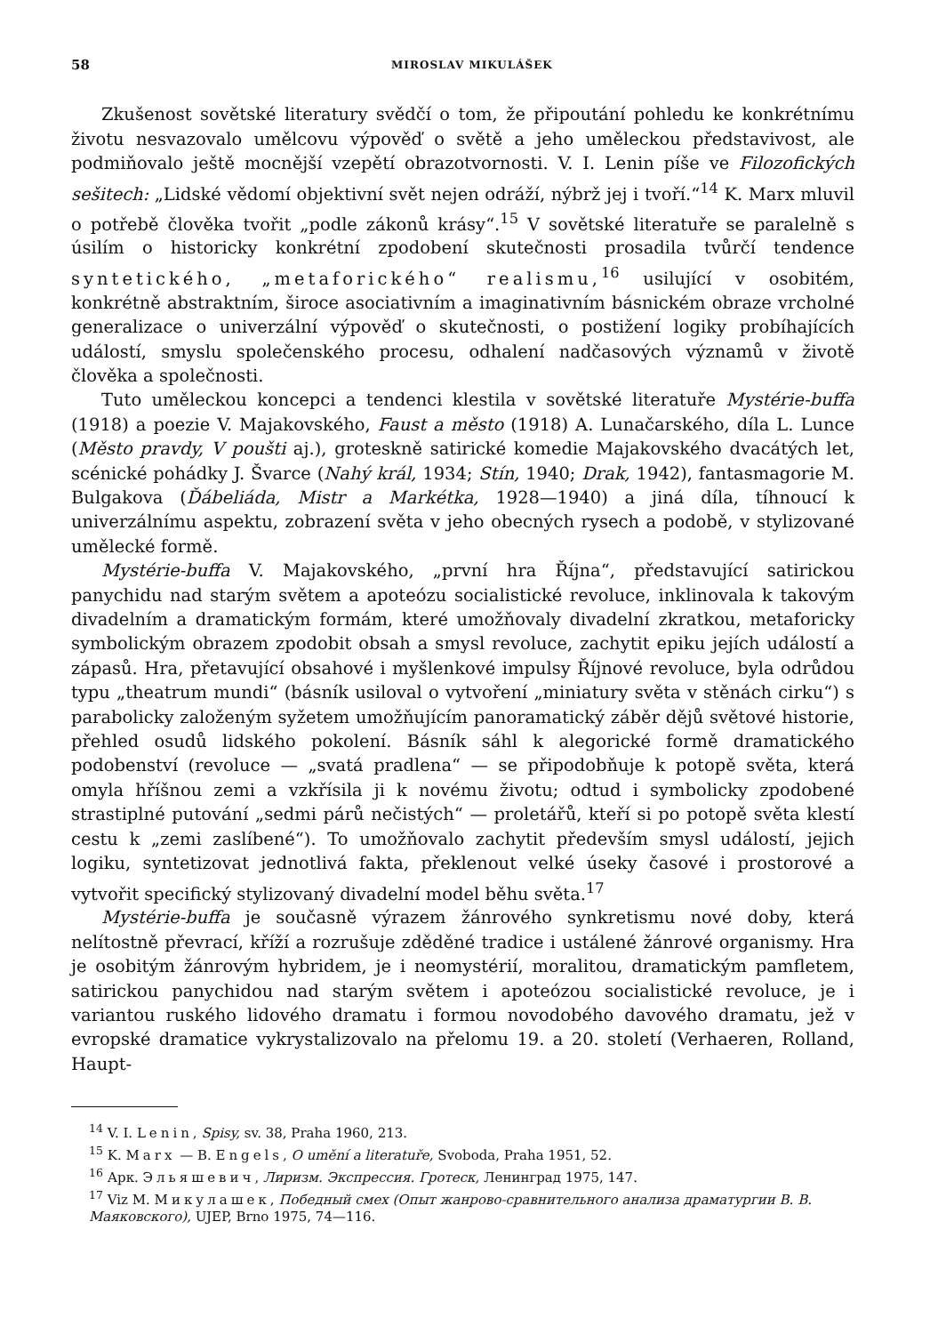58 MIROSLAV MIKULÁŠEK
Zkušenost sovětské literatury svědčí o tom, že připoutání pohledu ke konkrétnímu životu nesvazovalo umělcovu výpověď o světě a jeho uměleckou představivost, ale podmiňovalo ještě mocnější vzepětí obrazotvornosti. V. I. Lenin píše ve Filozofických sešitech: „Lidské vědomí objektivní svět nejen odráží, nýbrž jej i tvoří.“<sup>14</sup> K. Marx mluvil o potřebě člověka tvořit „podle zákonů krásy“.<sup>15</sup> V sovětské literatuře se paralelně s úsilím o historicky konkrétní zpodobení skutečnosti prosadila tvůrčí tendence syntetického, „metaforického“ realismu,<sup>16</sup> usilující v osobitém, konkrétně abstraktním, široce asociativním a imaginativním básnickém obraze vrcholné generalizace o univerzální výpověď o skutečnosti, o postižení logiky probíhajících událostí, smyslu společenského procesu, odhalení nadčasových významů v životě člověka a společnosti.
Tuto uměleckou koncepci a tendenci klestila v sovětské literatuře Mystérie-buffa (1918) a poezie V. Majakovského, Faust a město (1918) A. Lunačarského, díla L. Lunce (Město pravdy, V poušti aj.), groteskně satirické komedie Majakovského dvacátých let, scénické pohádky J. Švarce (Nahý král, 1934; Stín, 1940; Drak, 1942), fantasmagorie M. Bulgakova (Ďábeliáda, Mistr a Markétka, 1928—1940) a jiná díla, tíhnoucí k univerzálnímu aspektu, zobrazení světa v jeho obecných rysech a podobě, v stylizované umělecké formě.
Mystérie-buffa V. Majakovského, „první hra Října“, představující satirickou panychidu nad starým světem a apoteózu socialistické revoluce, inklinovala k takovým divadelním a dramatickým formám, které umožňovaly divadelní zkratkou, metaforicky symbolickým obrazem zpodobit obsah a smysl revoluce, zachytit epiku jejích událostí a zápasů. Hra, přetavující obsahové i myšlenkové impulsy Říjnové revoluce, byla odrůdou typu „theatrum mundi“ (básník usiloval o vytvoření „miniatury světa v stěnách cirku“) s parabolicky založeným syžetem umožňujícím panoramatický záběr dějů světové historie, přehled osudů lidského pokolení. Básník sáhl k alegorické formě dramatického podobenství (revoluce — „svatá pradlena“ — se připodobňuje k potopě světa, která omyla hříšnou zemi a vzkřísila ji k novému životu; odtud i symbolicky zpodobené strastiplné putování „sedmi párů nečistých“ — proletářů, kteří si po potopě světa klestí cestu k „zemi zaslíbené“). To umožňovalo zachytit především smysl událostí, jejich logiku, syntetizovat jednotlivá fakta, překlenout velké úseky časové i prostorové a vytvořit specifický stylizovaný divadelní model běhu světa.<sup>17</sup>
Mystérie-buffa je současně výrazem žánrového synkretismu nové doby, která nelítostně převrací, kříží a rozrušuje zděděné tradice i ustálené žánrové organismy. Hra je osobitým žánrovým hybridem, je i neomystérií, moralitou, dramatickým pamfletem, satirickou panychidou nad starým světem i apoteózou socialistické revoluce, je i variantou ruského lidového dramatu i formou novodobého davového dramatu, jež v evropské dramatice vykrystalizovalo na přelomu 19. a 20. století (Verhaeren, Rolland, Haupt-
<sup>14</sup> V. I. Lenin, Spisy, sv. 38, Praha 1960, 213.
<sup>15</sup> K. Marx — B. Engels, O umění a literatuře, Svoboda, Praha 1951, 52.
<sup>16</sup> Арк. Эльяшевич, Лиризм. Экспрессия. Гротеск, Ленинград 1975, 147.
<sup>17</sup> Viz M. Микулашек, Победный смех (Опыт жанрово-сравнительного анализа драматургии В. В. Маяковского), UJEP, Brno 1975, 74—116.